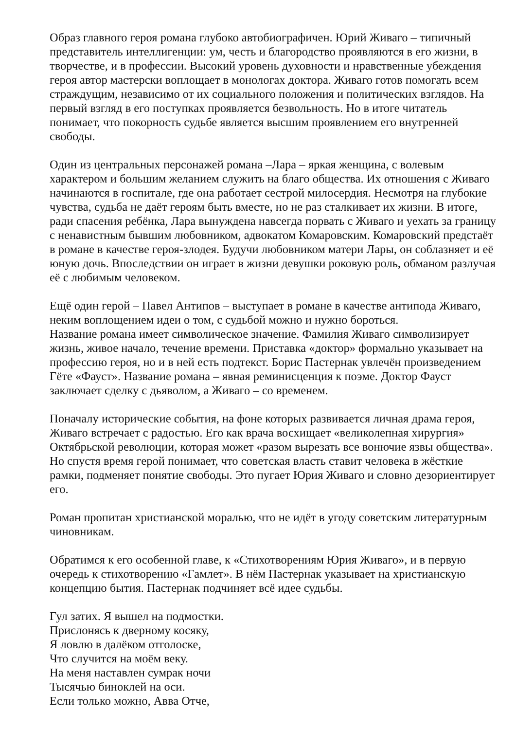Образ главного героя романа глубоко автобиографичен. Юрий Живаго – типичный представитель интеллигенции: ум, честь и благородство проявляются в его жизни, в творчестве, и в профессии. Высокий уровень духовности и нравственные убеждения героя автор мастерски воплощает в монологах доктора. Живаго готов помогать всем страждущим, независимо от их социального положения и политических взглядов. На первый взгляд в его поступках проявляется безвольность. Но в итоге читатель понимает, что покорность судьбе является высшим проявлением его внутренней свободы.
Один из центральных персонажей романа –Лара – яркая женщина, с волевым характером и большим желанием служить на благо общества. Их отношения с Живаго начинаются в госпитале, где она работает сестрой милосердия. Несмотря на глубокие чувства, судьба не даёт героям быть вместе, но не раз сталкивает их жизни. В итоге, ради спасения ребёнка, Лара вынуждена навсегда порвать с Живаго и уехать за границу с ненавистным бывшим любовником, адвокатом Комаровским. Комаровский предстаёт в романе в качестве героя-злодея. Будучи любовником матери Лары, он соблазняет и её юную дочь. Впоследствии он играет в жизни девушки роковую роль, обманом разлучая её с любимым человеком.
Ещё один герой – Павел Антипов – выступает в романе в качестве антипода Живаго, неким воплощением идеи о том, с судьбой можно и нужно бороться.
Название романа имеет символическое значение. Фамилия Живаго символизирует жизнь, живое начало, течение времени. Приставка «доктор» формально указывает на профессию героя, но и в ней есть подтекст. Борис Пастернак увлечён произведением Гёте «Фауст». Название романа – явная реминисценция к поэме. Доктор Фауст заключает сделку с дьяволом, а Живаго – со временем.
Поначалу исторические события, на фоне которых развивается личная драма героя, Живаго встречает с радостью. Его как врача восхищает «великолепная хирургия» Октябрьской революции, которая может «разом вырезать все вонючие язвы общества». Но спустя время герой понимает, что советская власть ставит человека в жёсткие рамки, подменяет понятие свободы. Это пугает Юрия Живаго и словно дезориентирует его.
Роман пропитан христианской моралью, что не идёт в угоду советским литературным чиновникам.
Обратимся к его особенной главе, к «Стихотворениям Юрия Живаго», и в первую очередь к стихотворению «Гамлет». В нём Пастернак указывает на христианскую концепцию бытия. Пастернак подчиняет всё идее судьбы.
Гул затих. Я вышел на подмостки.
Прислонясь к дверному косяку,
Я ловлю в далёком отголоске,
Что случится на моём веку.
На меня наставлен сумрак ночи
Тысячью биноклей на оси.
Если только можно, Авва Отче,